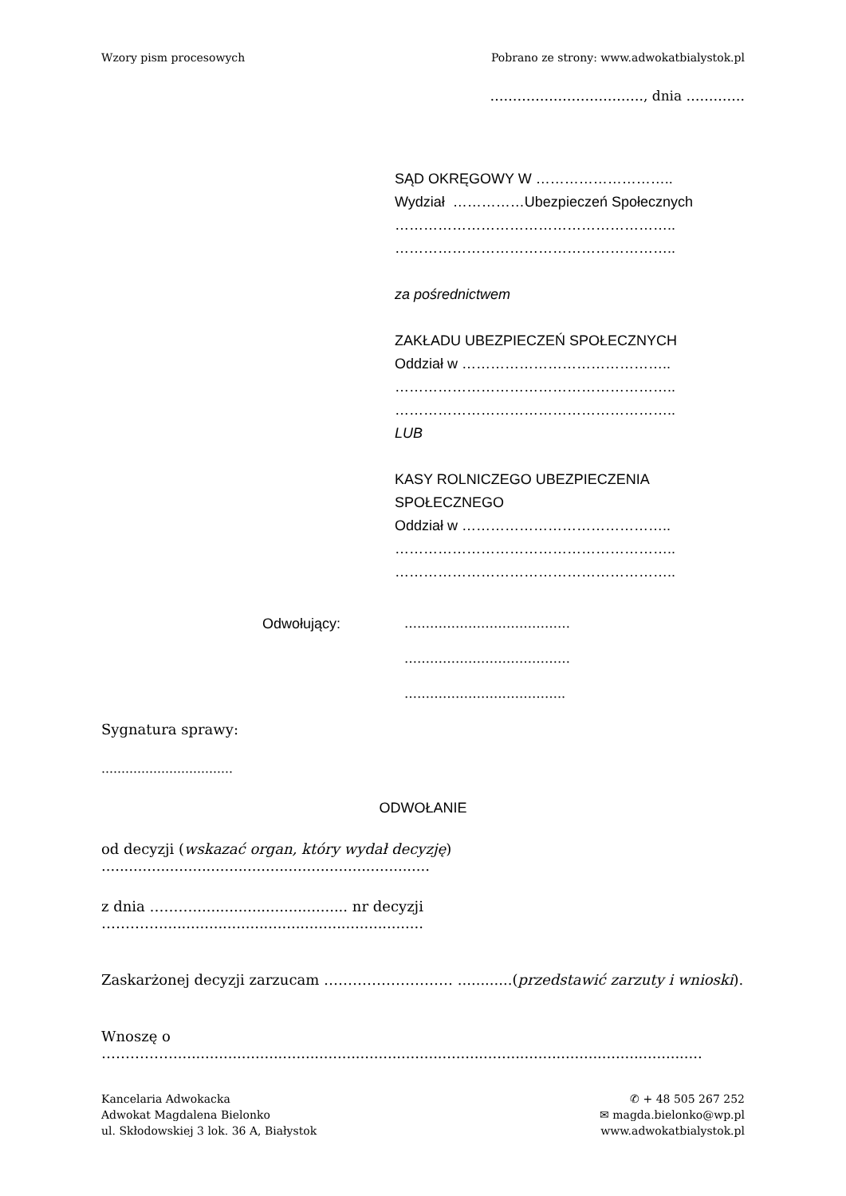Wzory pism procesowych Pobrano ze strony: www.adwokatbialystok.pl
……………………………., dnia ………….
SĄD OKRĘGOWY W ………………………..
Wydział ……………Ubezpieczeń Społecznych
…………………………………………………..
…………………………………………………..
za pośrednictwem
ZAKŁADU UBEZPIECZEŃ SPOŁECZNYCH
Oddział w ……………………………………..
…………………………………………………..
…………………………………………………..
LUB
KASY ROLNICZEGO UBEZPIECZENIA SPOŁECZNEGO
Oddział w ……………………………………..
…………………………………………………..
…………………………………………………..
Odwołujący: …………………………………
…………………………………
………………………………..
Sygnatura sprawy:
……………………………
ODWOŁANIE
od decyzji (wskazać organ, który wydał decyzję) ........................................................................
z dnia ……….................................. nr decyzji …………..........................................................
Zaskarżonej decyzji zarzucam ……………………… ............(przedstawić zarzuty i wnioski).
Wnoszę o ……………....................................................................................................................
Kancelaria Adwokacka
Adwokat Magdalena Bielonko
ul. Skłodowskiej 3 lok. 36 A, Białystok
✆ + 48 505 267 252
✉ magda.bielonko@wp.pl
www.adwokatbialystok.pl